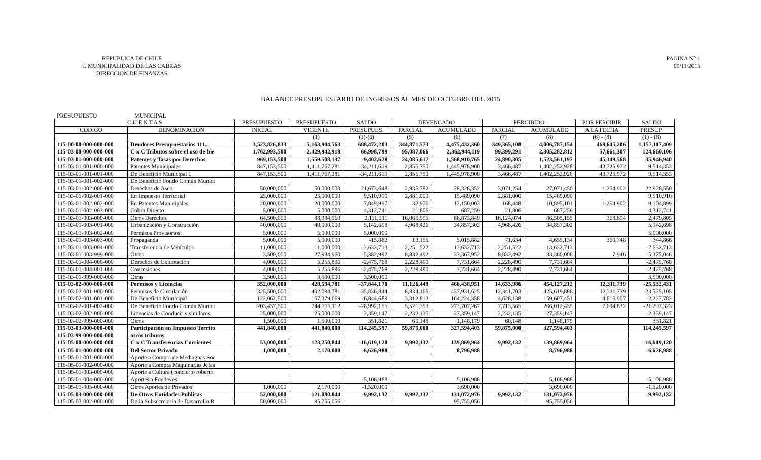REPUBLICA DE CHILE
I. MUNICIPALIDAD DE LAS CABRAS
DIRECCION DE FINANZAS
PAGINA N° 1
09/11/2015
BALANCE PRESUPUESTARIO DE INGRESOS AL MES DE OCTUBRE DEL 2015
PRESUPUESTO MUNICIPAL
| C U E N T A S | | PRESUPUESTO | PRESUPUESTO | SALDO | DEVENGADO | | PERCIBIDO | | POR PERCIBIR | SALDO |
| --- | --- | --- | --- | --- | --- | --- | --- | --- | --- | --- |
| CODIGO | DENOMINACION | INICIAL | VIGENTE | PRESUPUES. | PARCIAL | ACUMULADO | PARCIAL | ACUMULADO | A LA FECHA | PRESUP. |
| | | | (1) | (1)-(6) | (5) | (6) | (7) | (8) | (6) - (8) | (1) - (8) |
| 115-00-00-000-000-000 | Deudores Presupuestarios 111.. | 3,523,826,833 | 5,163,904,563 | 688,472,203 | 344,871,573 | 4,475,432,360 | 349,365,108 | 4,006,787,154 | 468,645,206 | 1,157,117,409 |
| 115-03-00-000-000-000 | C x C Tributos sobre el uso de bie | 1,762,993,500 | 2,429,942,918 | 66,998,799 | 95,087,066 | 2,362,944,119 | 99,399,291 | 2,305,282,812 | 57,661,307 | 124,660,106 |
| 115-03-01-000-000-000 | Patentes y Tasas por Derechos | 969,153,500 | 1,559,508,137 | -9,402,628 | 24,085,617 | 1,568,910,765 | 24,890,305 | 1,523,561,197 | 45,349,568 | 35,946,940 |
| 115-03-01-001-000-000 | Patentes Municipales | 847,153,500 | 1,411,767,281 | -34,211,619 | 2,855,750 | 1,445,978,900 | 3,466,487 | 1,402,252,928 | 43,725,972 | 9,514,353 |
| 115-03-01-001-001-000 | De Beneficio Municipal 1 | 847,153,500 | 1,411,767,281 | -34,211,619 | 2,855,750 | 1,445,978,900 | 3,466,487 | 1,402,252,928 | 43,725,972 | 9,514,353 |
| 115-03-01-001-002-000 | De Beneficio Fondo Común Munici | | | | | | | | | |
| 115-03-01-002-000-000 | Derechos de Aseo | 50,000,000 | 50,000,000 | 21,673,648 | 2,935,782 | 28,326,352 | 3,071,254 | 27,071,450 | 1,254,902 | 22,928,550 |
| 115-03-01-002-001-000 | En Impuesto Territorial | 25,000,000 | 25,000,000 | 9,510,910 | 2,881,000 | 15,489,090 | 2,881,000 | 15,489,090 | | 9,510,910 |
| 115-03-01-002-002-000 | En Patentes Municipales | 20,000,000 | 20,000,000 | 7,849,997 | 32,976 | 12,150,003 | 168,448 | 10,895,101 | 1,254,902 | 9,104,899 |
| 115-03-01-002-003-000 | Cobro Directo | 5,000,000 | 5,000,000 | 4,312,741 | 21,806 | 687,259 | 21,806 | 687,259 | | 4,312,741 |
| 115-03-01-003-000-000 | Otros Derechos | 64,500,000 | 88,984,960 | 2,111,111 | 16,065,595 | 86,873,849 | 16,124,074 | 86,505,155 | 368,694 | 2,479,805 |
| 115-03-01-003-001-000 | Urbanización y Construcción | 40,000,000 | 40,000,000 | 5,142,698 | 4,968,426 | 34,857,302 | 4,968,426 | 34,857,302 | | 5,142,698 |
| 115-03-01-003-002-000 | Permisos Provisorios | 5,000,000 | 5,000,000 | 5,000,000 | | | | | | 5,000,000 |
| 115-03-01-003-003-000 | Propaganda | 5,000,000 | 5,000,000 | -15,882 | 13,155 | 5,015,882 | 71,634 | 4,655,134 | 360,748 | 344,866 |
| 115-03-01-003-004-000 | Transferencia de Vehículos | 11,000,000 | 11,000,000 | -2,632,713 | 2,251,522 | 13,632,713 | 2,251,522 | 13,632,713 | | -2,632,713 |
| 115-03-01-003-999-000 | Otros | 3,500,000 | 27,984,960 | -5,382,992 | 8,832,492 | 33,367,952 | 8,832,492 | 33,360,006 | 7,946 | -5,375,046 |
| 115-03-01-004-000-000 | Derechos de Explotación | 4,000,000 | 5,255,896 | -2,475,768 | 2,228,490 | 7,731,664 | 2,228,490 | 7,731,664 | | -2,475,768 |
| 115-03-01-004-001-000 | Concesiones | 4,000,000 | 5,255,896 | -2,475,768 | 2,228,490 | 7,731,664 | 2,228,490 | 7,731,664 | | -2,475,768 |
| 115-03-01-999-000-000 | Otras | 3,500,000 | 3,500,000 | 3,500,000 | | | | | | 3,500,000 |
| 115-03-02-000-000-000 | Permisos y Licencias | 352,000,000 | 428,594,781 | -37,844,170 | 11,126,449 | 466,438,951 | 14,633,986 | 454,127,212 | 12,311,739 | -25,532,431 |
| 115-03-02-001-000-000 | Permisos de Circulación | 325,500,000 | 402,094,781 | -35,836,844 | 8,834,166 | 437,931,625 | 12,341,703 | 425,619,886 | 12,311,739 | -23,525,105 |
| 115-03-02-001-001-000 | De Beneficio Municipal | 122,062,500 | 157,379,669 | -6,844,689 | 3,312,813 | 164,224,358 | 4,628,138 | 159,607,451 | 4,616,907 | -2,227,782 |
| 115-03-02-001-002-000 | De Beneficio Fondo Común Munici | 203,437,500 | 244,715,112 | -28,992,155 | 5,521,353 | 273,707,267 | 7,713,565 | 266,012,435 | 7,694,832 | -21,297,323 |
| 115-03-02-002-000-000 | Licencias de Conducir y similares | 25,000,000 | 25,000,000 | -2,359,147 | 2,232,135 | 27,359,147 | 2,232,135 | 27,359,147 | | -2,359,147 |
| 115-03-02-999-000-000 | Otros | 1,500,000 | 1,500,000 | 351,821 | 60,148 | 1,148,179 | 60,148 | 1,148,179 | | 351,821 |
| 115-03-03-000-000-000 | Participación en Impuesto Territo | 441,840,000 | 441,840,000 | 114,245,597 | 59,875,000 | 327,594,403 | 59,875,000 | 327,594,403 | | 114,245,597 |
| 115-03-99-000-000-000 | otros tributos | | | | | | | | | |
| 115-05-00-000-000-000 | C x C Transferencias Corrientes | 53,000,000 | 123,250,844 | -16,619,120 | 9,992,132 | 139,869,964 | 9,992,132 | 139,869,964 | | -16,619,120 |
| 115-05-01-000-000-000 | Del Sector Privado | 1,000,000 | 2,170,000 | -6,626,988 | | 8,796,988 | | 8,796,988 | | -6,626,988 |
| 115-05-01-001-000-000 | Aporte a Compra de Mediaguas Soc | | | | | | | | | |
| 115-05-01-002-000-000 | Aporte a Compra Maquinarias Jefas | | | | | | | | | |
| 115-05-01-003-000-000 | Aporte a Cultura (concierto roberto | | | | | | | | | |
| 115-05-01-004-000-000 | Aportes a Fondeves | | | -5,106,988 | | 5,106,988 | | 5,106,988 | | -5,106,988 |
| 115-05-01-005-000-000 | Otros Aportes de Privados | 1,000,000 | 2,170,000 | -1,520,000 | | 3,690,000 | | 3,690,000 | | -1,520,000 |
| 115-05-03-000-000-000 | De Otras Entidades Publicas | 52,000,000 | 121,080,844 | -9,992,132 | 9,992,132 | 131,072,976 | 9,992,132 | 131,072,976 | | -9,992,132 |
| 115-05-03-002-000-000 | De la Subsecretaria de Desarrollo R | 50,000,000 | 95,755,056 | | | 95,755,056 | | 95,755,056 | | |